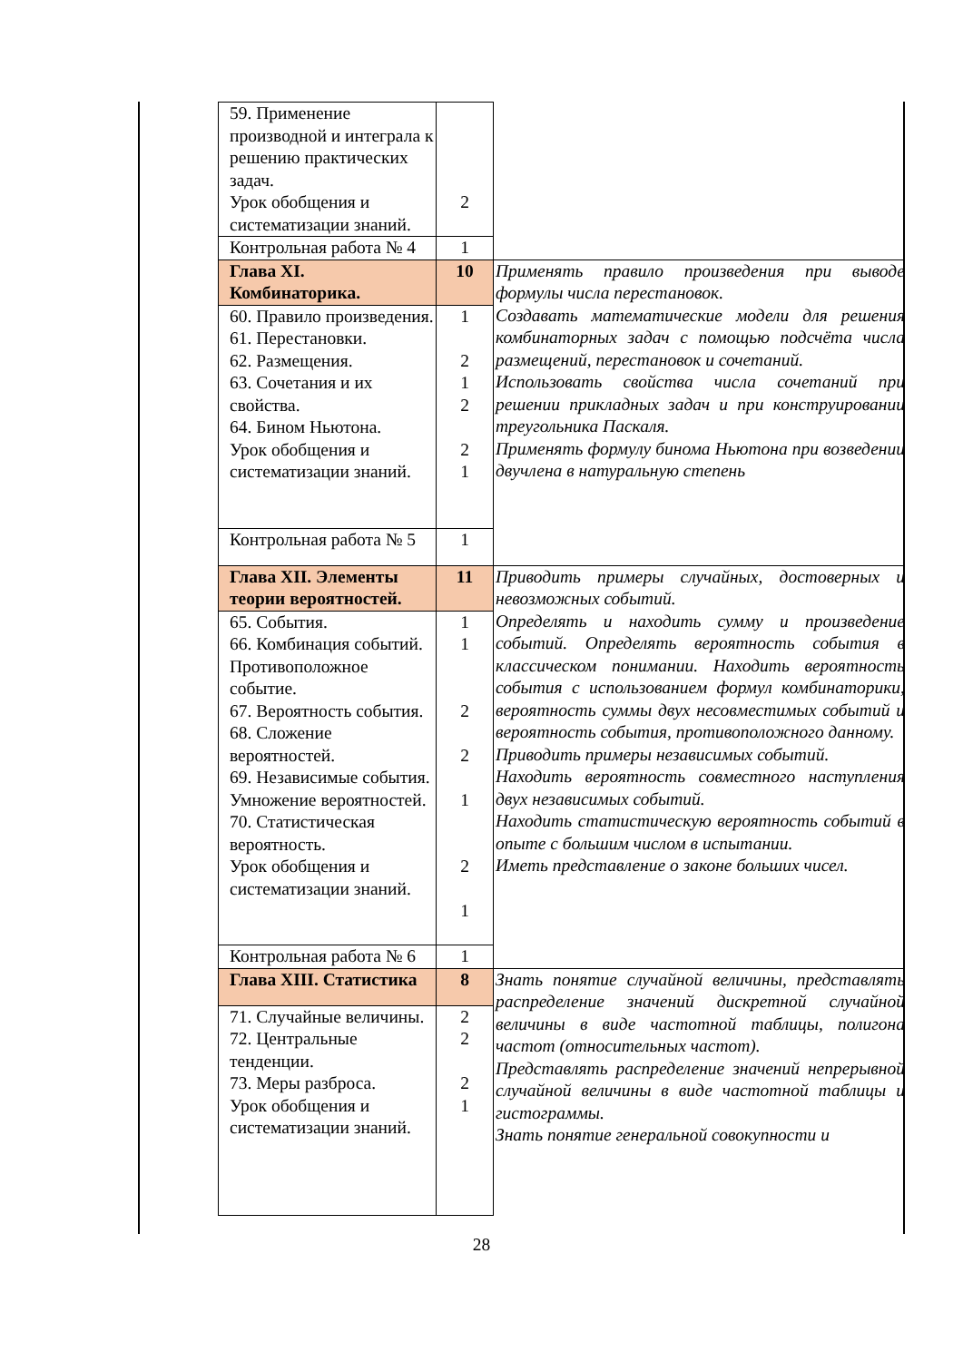| 59. Применение производной и интеграла к решению практических задач. Урок обобщения и систематизации знаний. | 2 | |
| Контрольная работа № 4 | 1 | |
| Глава XI. Комбинаторика. | 10 | Применять правило произведения при выводе формулы числа перестановок. Создавать математические модели для решения комбинаторных задач с помощью подсчёта числа размещений, перестановок и сочетаний. Использовать свойства числа сочетаний при решении прикладных задач и при конструировании треугольника Паскаля. Применять формулу бинома Ньютона при возведении двучлена в натуральную степень |
| 60. Правило произведения. 61. Перестановки. 62. Размещения. 63. Сочетания и их свойства. 64. Бином Ньютона. Урок обобщения и систематизации знаний. | 1 2 1 2 2 1 | |
| Контрольная работа № 5 | 1 | |
| Глава XII. Элементы теории вероятностей. | 11 | Приводить примеры случайных, достоверных и невозможных событий. Определять и находить сумму и произведение событий. Определять вероятность события в классическом понимании. Находить вероятность события с использованием формул комбинаторики, вероятность суммы двух несовместимых событий и вероятность события, противоположного данному. Приводить примеры независимых событий. Находить вероятность совместного наступления двух независимых событий. Находить статистическую вероятность событий в опыте с большим числом в испытании. Иметь представление о законе больших чисел. |
| 65. События. 66. Комбинация событий. Противоположное событие. 67. Вероятность события. 68. Сложение вероятностей. 69. Независимые события. Умножение вероятностей. 70. Статистическая вероятность. Урок обобщения и систематизации знаний. | 1 1 2 2 1 2 1 | |
| Контрольная работа № 6 | 1 | |
| Глава XIII. Статистика | 8 | Знать понятие случайной величины, представлять распределение значений дискретной случайной величины в виде частотной таблицы, полигона частот (относительных частот). Представлять распределение значений непрерывной случайной величины в виде частотной таблицы и гистограммы. Знать понятие генеральной совокупности и |
| 71. Случайные величины. 72. Центральные тенденции. 73. Меры разброса. Урок обобщения и систематизации знаний. | 2 2 2 1 | |
28